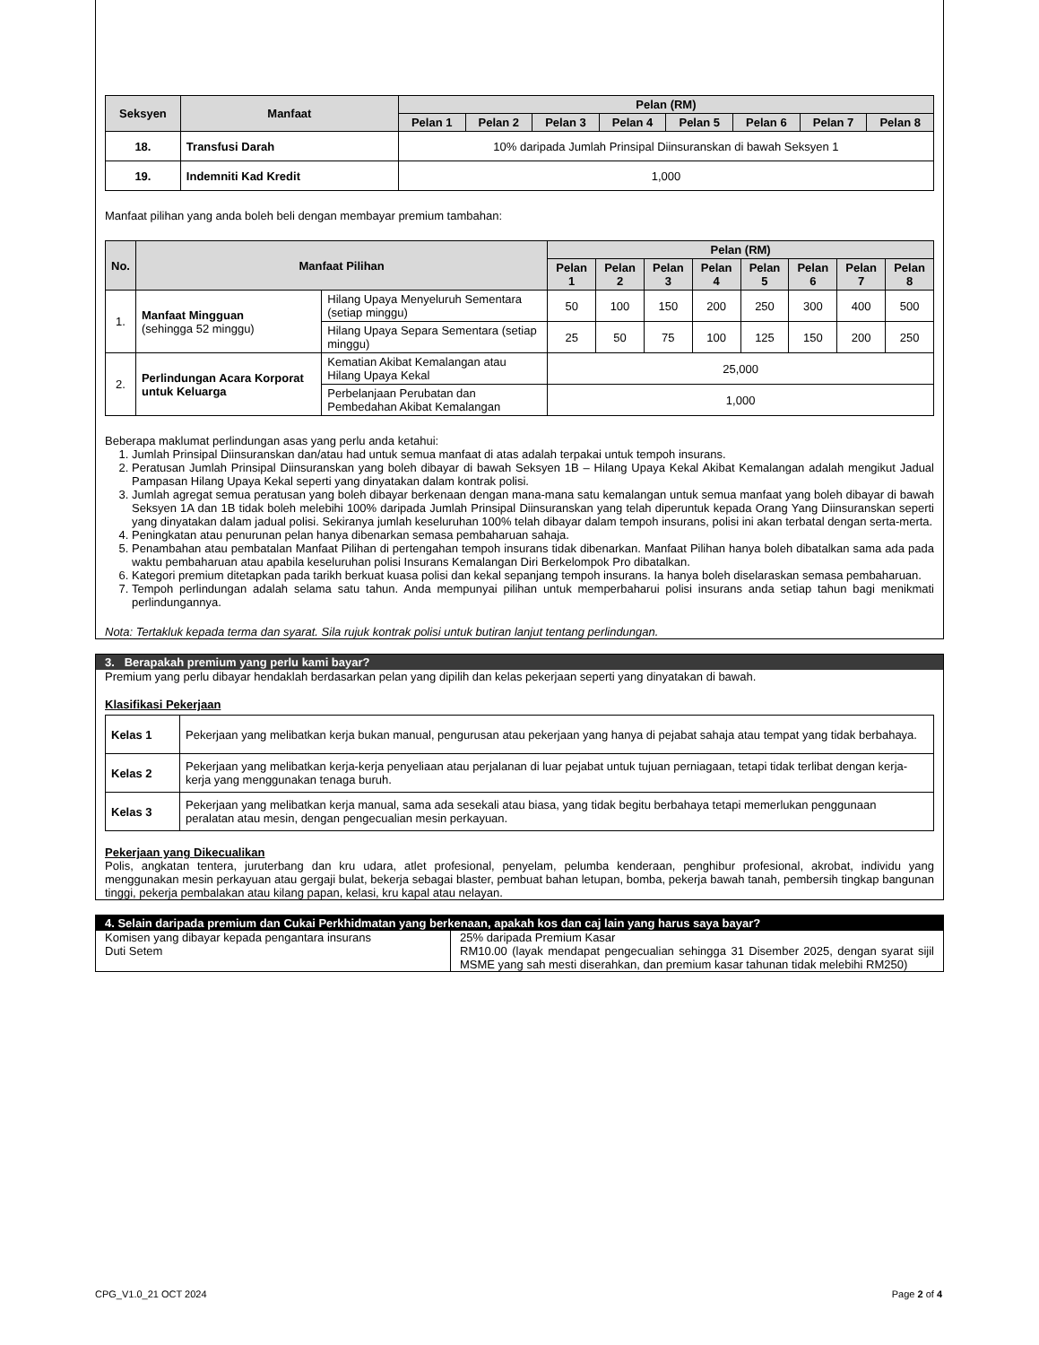| Seksyen | Manfaat | Pelan (RM) | | | | | | | |
| --- | --- | --- | --- | --- | --- | --- | --- | --- | --- |
| | | Pelan 1 | Pelan 2 | Pelan 3 | Pelan 4 | Pelan 5 | Pelan 6 | Pelan 7 | Pelan 8 |
| 18. | Transfusi Darah | 10% daripada Jumlah Prinsipal Diinsuranskan di bawah Seksyen 1 | | | | | | | |
| 19. | Indemniti Kad Kredit | 1,000 | | | | | | | |
Manfaat pilihan yang anda boleh beli dengan membayar premium tambahan:
| No. | Manfaat Pilihan | | Pelan (RM) | | | | | | | |
| --- | --- | --- | --- | --- | --- | --- | --- | --- | --- | --- |
| | | | Pelan 1 | Pelan 2 | Pelan 3 | Pelan 4 | Pelan 5 | Pelan 6 | Pelan 7 | Pelan 8 |
| 1. | Manfaat Mingguan (sehingga 52 minggu) | Hilang Upaya Menyeluruh Sementara (setiap minggu) | 50 | 100 | 150 | 200 | 250 | 300 | 400 | 500 |
| | | Hilang Upaya Separa Sementara (setiap minggu) | 25 | 50 | 75 | 100 | 125 | 150 | 200 | 250 |
| 2. | Perlindungan Acara Korporat untuk Keluarga | Kematian Akibat Kemalangan atau Hilang Upaya Kekal | 25,000 | | | | | | | |
| | | Perbelanjaan Perubatan dan Pembedahan Akibat Kemalangan | 1,000 | | | | | | | |
Beberapa maklumat perlindungan asas yang perlu anda ketahui:
1. Jumlah Prinsipal Diinsuranskan dan/atau had untuk semua manfaat di atas adalah terpakai untuk tempoh insurans.
2. Peratusan Jumlah Prinsipal Diinsuranskan yang boleh dibayar di bawah Seksyen 1B – Hilang Upaya Kekal Akibat Kemalangan adalah mengikut Jadual Pampasan Hilang Upaya Kekal seperti yang dinyatakan dalam kontrak polisi.
3. Jumlah agregat semua peratusan yang boleh dibayar berkenaan dengan mana-mana satu kemalangan untuk semua manfaat yang boleh dibayar di bawah Seksyen 1A dan 1B tidak boleh melebihi 100% daripada Jumlah Prinsipal Diinsuranskan yang telah diperuntuk kepada Orang Yang Diinsuranskan seperti yang dinyatakan dalam jadual polisi. Sekiranya jumlah keseluruhan 100% telah dibayar dalam tempoh insurans, polisi ini akan terbatal dengan serta-merta.
4. Peningkatan atau penurunan pelan hanya dibenarkan semasa pembaharuan sahaja.
5. Penambahan atau pembatalan Manfaat Pilihan di pertengahan tempoh insurans tidak dibenarkan. Manfaat Pilihan hanya boleh dibatalkan sama ada pada waktu pembaharuan atau apabila keseluruhan polisi Insurans Kemalangan Diri Berkelompok Pro dibatalkan.
6. Kategori premium ditetapkan pada tarikh berkuat kuasa polisi dan kekal sepanjang tempoh insurans. Ia hanya boleh diselaraskan semasa pembaharuan.
7. Tempoh perlindungan adalah selama satu tahun. Anda mempunyai pilihan untuk memperbaharui polisi insurans anda setiap tahun bagi menikmati perlindungannya.
Nota: Tertakluk kepada terma dan syarat. Sila rujuk kontrak polisi untuk butiran lanjut tentang perlindungan.
3. Berapakah premium yang perlu kami bayar?
Premium yang perlu dibayar hendaklah berdasarkan pelan yang dipilih dan kelas pekerjaan seperti yang dinyatakan di bawah.
Klasifikasi Pekerjaan
| Kelas 1 | Pekerjaan yang melibatkan kerja bukan manual, pengurusan atau pekerjaan yang hanya di pejabat sahaja atau tempat yang tidak berbahaya. |
| Kelas 2 | Pekerjaan yang melibatkan kerja-kerja penyeliaan atau perjalanan di luar pejabat untuk tujuan perniagaan, tetapi tidak terlibat dengan kerja- kerja yang menggunakan tenaga buruh. |
| Kelas 3 | Pekerjaan yang melibatkan kerja manual, sama ada sesekali atau biasa, yang tidak begitu berbahaya tetapi memerlukan penggunaan peralatan atau mesin, dengan pengecualian mesin perkayuan. |
Pekerjaan yang Dikecualikan
Polis, angkatan tentera, juruterbang dan kru udara, atlet profesional, penyelam, pelumba kenderaan, penghibur profesional, akrobat, individu yang menggunakan mesin perkayuan atau gergaji bulat, bekerja sebagai blaster, pembuat bahan letupan, bomba, pekerja bawah tanah, pembersih tingkap bangunan tinggi, pekerja pembalakan atau kilang papan, kelasi, kru kapal atau nelayan.
4. Selain daripada premium dan Cukai Perkhidmatan yang berkenaan, apakah kos dan caj lain yang harus saya bayar?
| Komisen yang dibayar kepada pengantara insurans Duti Setem | 25% daripada Premium Kasar RM10.00 (layak mendapat pengecualian sehingga 31 Disember 2025, dengan syarat sijil MSME yang sah mesti diserahkan, dan premium kasar tahunan tidak melebihi RM250) |
CPG_V1.0_21 OCT 2024 Page 2 of 4